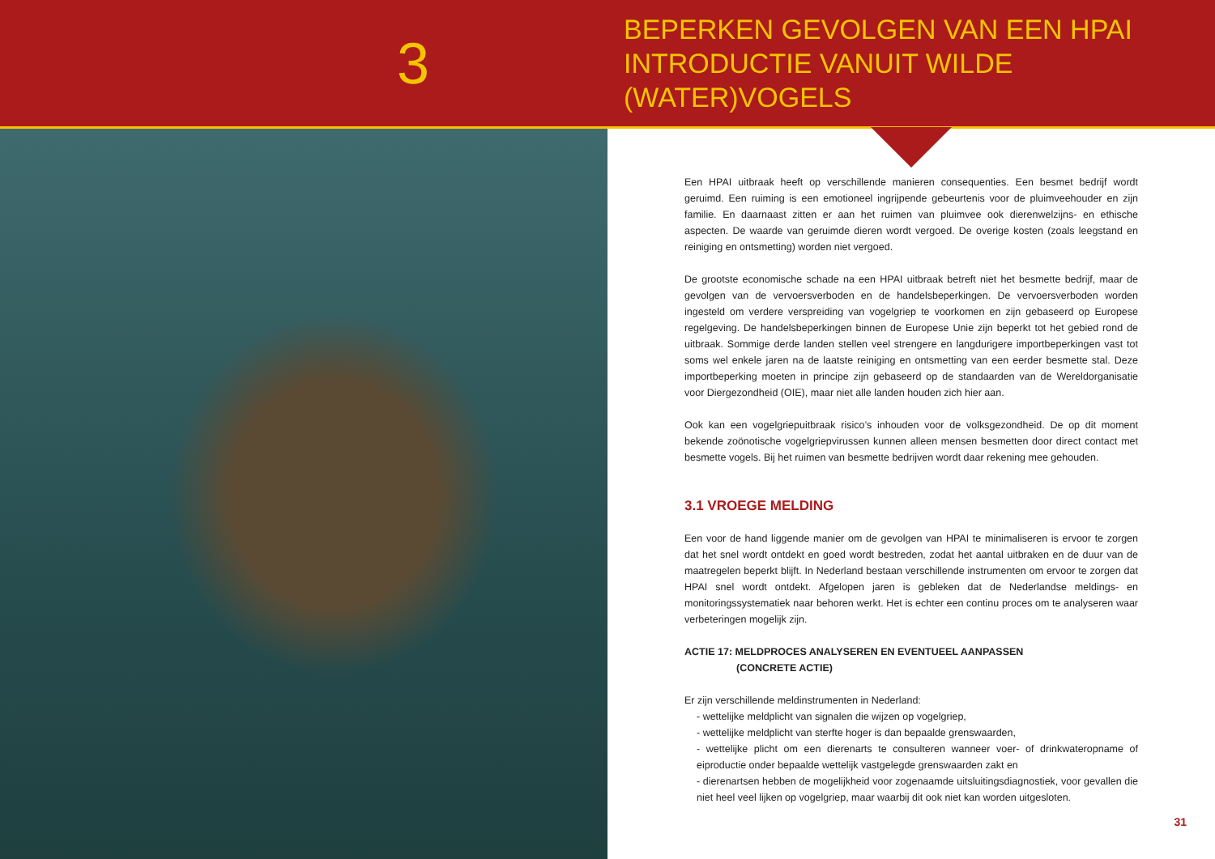3
BEPERKEN GEVOLGEN VAN EEN HPAI
INTRODUCTIE VANUIT WILDE (WATER)VOGELS
Een HPAI uitbraak heeft op verschillende manieren consequenties. Een besmet bedrijf wordt geruimd. Een ruiming is een emotioneel ingrijpende gebeurtenis voor de pluimveehouder en zijn familie. En daarnaast zitten er aan het ruimen van pluimvee ook dierenwelzijns- en ethische aspecten. De waarde van geruimde dieren wordt vergoed. De overige kosten (zoals leegstand en reiniging en ontsmetting) worden niet vergoed.
De grootste economische schade na een HPAI uitbraak betreft niet het besmette bedrijf, maar de gevolgen van de vervoersverboden en de handelsbeperkingen. De vervoersverboden worden ingesteld om verdere verspreiding van vogelgriep te voorkomen en zijn gebaseerd op Europese regelgeving. De handelsbeperkingen binnen de Europese Unie zijn beperkt tot het gebied rond de uitbraak. Sommige derde landen stellen veel strengere en langdurigere importbeperkingen vast tot soms wel enkele jaren na de laatste reiniging en ontsmetting van een eerder besmette stal. Deze importbeperking moeten in principe zijn gebaseerd op de standaarden van de Wereldorganisatie voor Diergezondheid (OIE), maar niet alle landen houden zich hier aan.
Ook kan een vogelgriepuitbraak risico’s inhouden voor de volksgezondheid. De op dit moment bekende zoönotische vogelgriepvirussen kunnen alleen mensen besmetten door direct contact met besmette vogels. Bij het ruimen van besmette bedrijven wordt daar rekening mee gehouden.
3.1 VROEGE MELDING
Een voor de hand liggende manier om de gevolgen van HPAI te minimaliseren is ervoor te zorgen dat het snel wordt ontdekt en goed wordt bestreden, zodat het aantal uitbraken en de duur van de maatregelen beperkt blijft. In Nederland bestaan verschillende instrumenten om ervoor te zorgen dat HPAI snel wordt ontdekt. Afgelopen jaren is gebleken dat de Nederlandse meldings- en monitoringssystematiek naar behoren werkt. Het is echter een continu proces om te analyseren waar verbeteringen mogelijk zijn.
ACTIE 17: MELDPROCES ANALYSEREN EN EVENTUEEL AANPASSEN
(CONCRETE ACTIE)
Er zijn verschillende meldinstrumenten in Nederland:
- wettelijke meldplicht van signalen die wijzen op vogelgriep,
- wettelijke meldplicht van sterfte hoger is dan bepaalde grenswaarden,
- wettelijke plicht om een dierenarts te consulteren wanneer voer- of drinkwateropname of eiproductie onder bepaalde wettelijk vastgelegde grenswaarden zakt en
- dierenartsen hebben de mogelijkheid voor zogenaamde uitsluitingsdiagnostiek, voor gevallen die niet heel veel lijken op vogelgriep, maar waarbij dit ook niet kan worden uitgesloten.
31